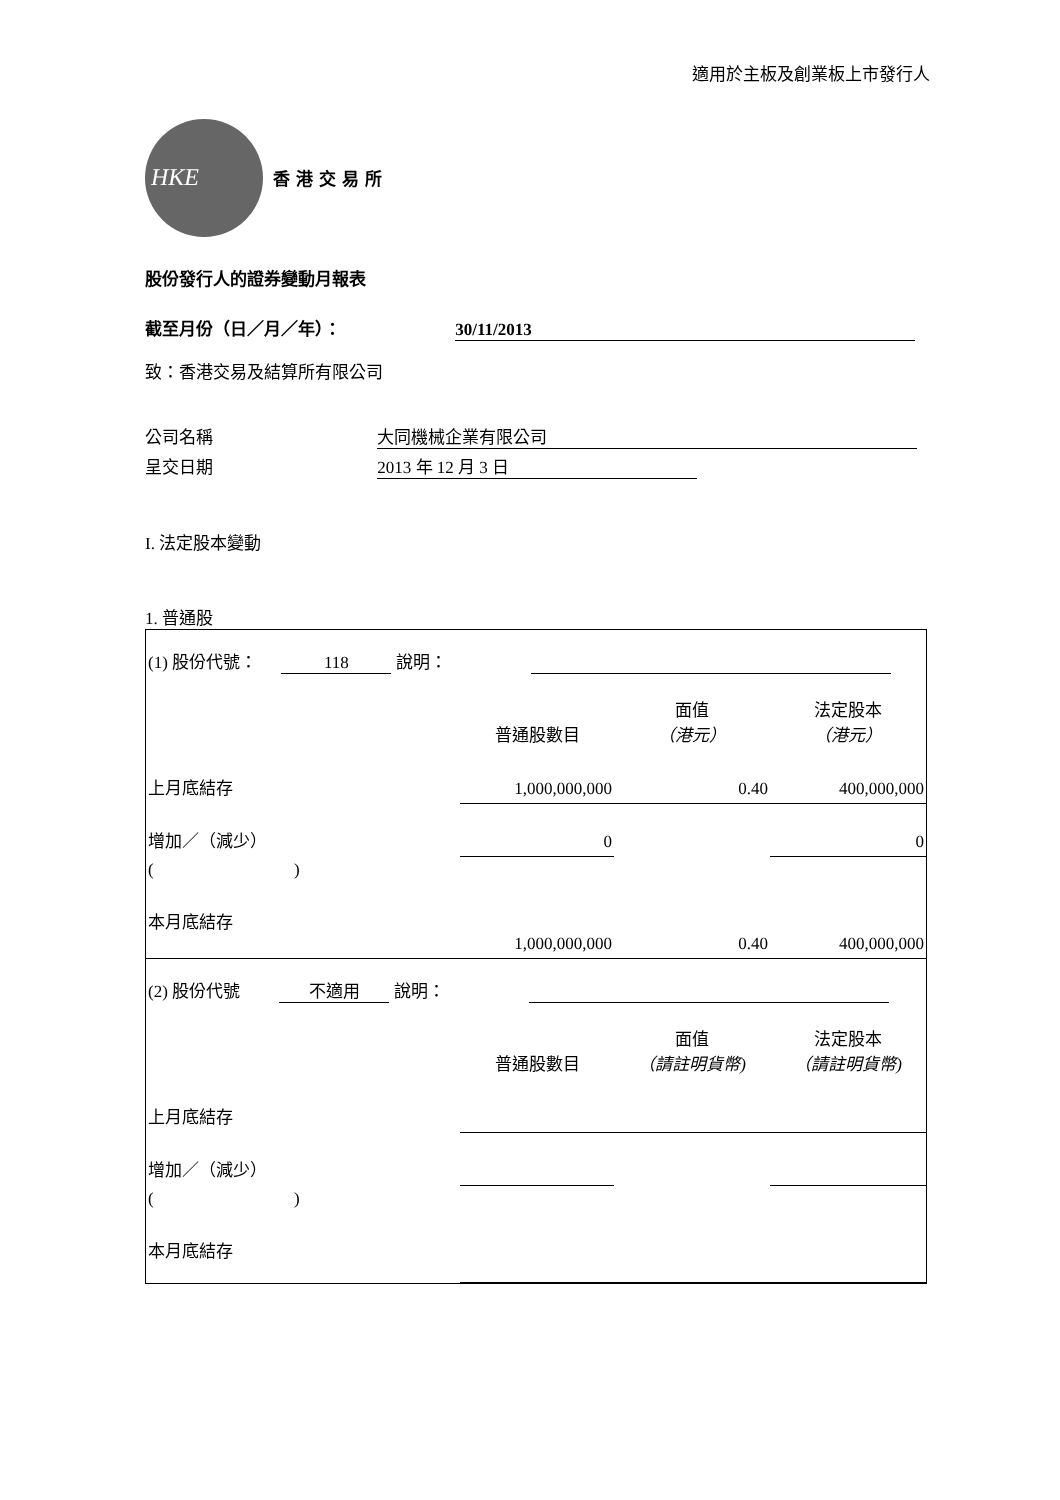適用於主板及創業板上市發行人
HKE
香港交易所
股份發行人的證券變動月報表
截至月份（日／月／年）： 30/11/2013
致：香港交易及結算所有限公司
公司名稱 大同機械企業有限公司
呈交日期 2013 年 12 月 3 日
I. 法定股本變動
1. 普通股
| (1) 股份代號： 118 說明： | | | |
| | 普通股數目 | 面值 （港元） | 法定股本 （港元） |
| 上月底結存 | 1,000,000,000 | 0.40 | 400,000,000 |
| 增加／（減少） | 0 | | 0 |
| ( ) | | | |
| 本月底結存 | 1,000,000,000 | 0.40 | 400,000,000 |
| (2) 股份代號 不適用 說明： | | | |
| | 普通股數目 | 面值 （請註明貨幣) | 法定股本 （請註明貨幣) |
| 上月底結存 | | | |
| 增加／（減少） | | | |
| ( ) | | | |
| 本月底結存 | | | |